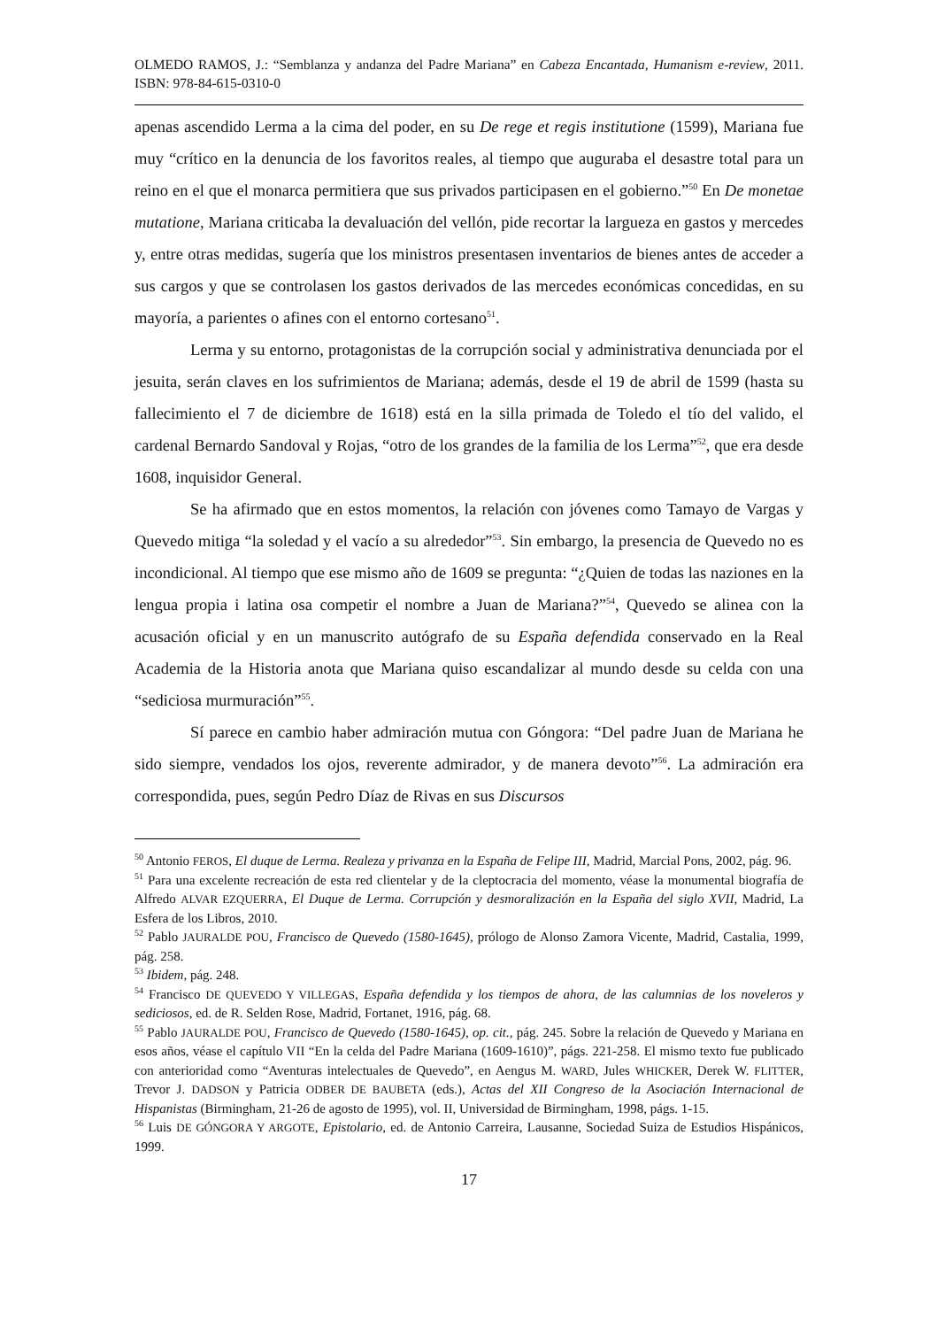OLMEDO RAMOS, J.: “Semblanza y andanza del Padre Mariana” en Cabeza Encantada, Humanism e-review, 2011. ISBN: 978-84-615-0310-0
apenas ascendido Lerma a la cima del poder, en su De rege et regis institutione (1599), Mariana fue muy “crítico en la denuncia de los favoritos reales, al tiempo que auguraba el desastre total para un reino en el que el monarca permitiera que sus privados participasen en el gobierno.”<sup>50</sup> En De monetae mutatione, Mariana criticaba la devaluación del vellón, pide recortar la largueza en gastos y mercedes y, entre otras medidas, sugería que los ministros presentasen inventarios de bienes antes de acceder a sus cargos y que se controlasen los gastos derivados de las mercedes económicas concedidas, en su mayoría, a parientes o afines con el entorno cortesano<sup>51</sup>.
Lerma y su entorno, protagonistas de la corrupción social y administrativa denunciada por el jesuita, serán claves en los sufrimientos de Mariana; además, desde el 19 de abril de 1599 (hasta su fallecimiento el 7 de diciembre de 1618) está en la silla primada de Toledo el tío del valido, el cardenal Bernardo Sandoval y Rojas, “otro de los grandes de la familia de los Lerma”<sup>52</sup>, que era desde 1608, inquisidor General.
Se ha afirmado que en estos momentos, la relación con jóvenes como Tamayo de Vargas y Quevedo mitiga “la soledad y el vacío a su alrededor”<sup>53</sup>. Sin embargo, la presencia de Quevedo no es incondicional. Al tiempo que ese mismo año de 1609 se pregunta: “¿Quien de todas las naziones en la lengua propia i latina osa competir el nombre a Juan de Mariana?”<sup>54</sup>, Quevedo se alinea con la acusación oficial y en un manuscrito autógrafo de su España defendida conservado en la Real Academia de la Historia anota que Mariana quiso escandalizar al mundo desde su celda con una “sediciosa murmuración”<sup>55</sup>.
Sí parece en cambio haber admiración mutua con Góngora: “Del padre Juan de Mariana he sido siempre, vendados los ojos, reverente admirador, y de manera devoto”<sup>56</sup>. La admiración era correspondida, pues, según Pedro Díaz de Rivas en sus Discursos
<sup>50</sup> Antonio FEROS, El duque de Lerma. Realeza y privanza en la España de Felipe III, Madrid, Marcial Pons, 2002, pág. 96.
<sup>51</sup> Para una excelente recreación de esta red clientelar y de la cleptocracia del momento, véase la monumental biografía de Alfredo ALVAR EZQUERRA, El Duque de Lerma. Corrupción y desmoralización en la España del siglo XVII, Madrid, La Esfera de los Libros, 2010.
<sup>52</sup> Pablo JAURALDE POU, Francisco de Quevedo (1580-1645), prólogo de Alonso Zamora Vicente, Madrid, Castalia, 1999, pág. 258.
<sup>53</sup> Ibidem, pág. 248.
<sup>54</sup> Francisco DE QUEVEDO Y VILLEGAS, España defendida y los tiempos de ahora, de las calumnias de los noveleros y sediciosos, ed. de R. Selden Rose, Madrid, Fortanet, 1916, pág. 68.
<sup>55</sup> Pablo JAURALDE POU, Francisco de Quevedo (1580-1645), op. cit., pág. 245. Sobre la relación de Quevedo y Mariana en esos años, véase el capítulo VII “En la celda del Padre Mariana (1609-1610)”, págs. 221-258. El mismo texto fue publicado con anterioridad como “Aventuras intelectuales de Quevedo”, en Aengus M. WARD, Jules WHICKER, Derek W. FLITTER, Trevor J. DADSON y Patricia ODBER DE BAUBETA (eds.), Actas del XII Congreso de la Asociación Internacional de Hispanistas (Birmingham, 21-26 de agosto de 1995), vol. II, Universidad de Birmingham, 1998, págs. 1-15.
<sup>56</sup> Luis DE GÓNGORA Y ARGOTE, Epistolario, ed. de Antonio Carreira, Lausanne, Sociedad Suiza de Estudios Hispánicos, 1999.
17